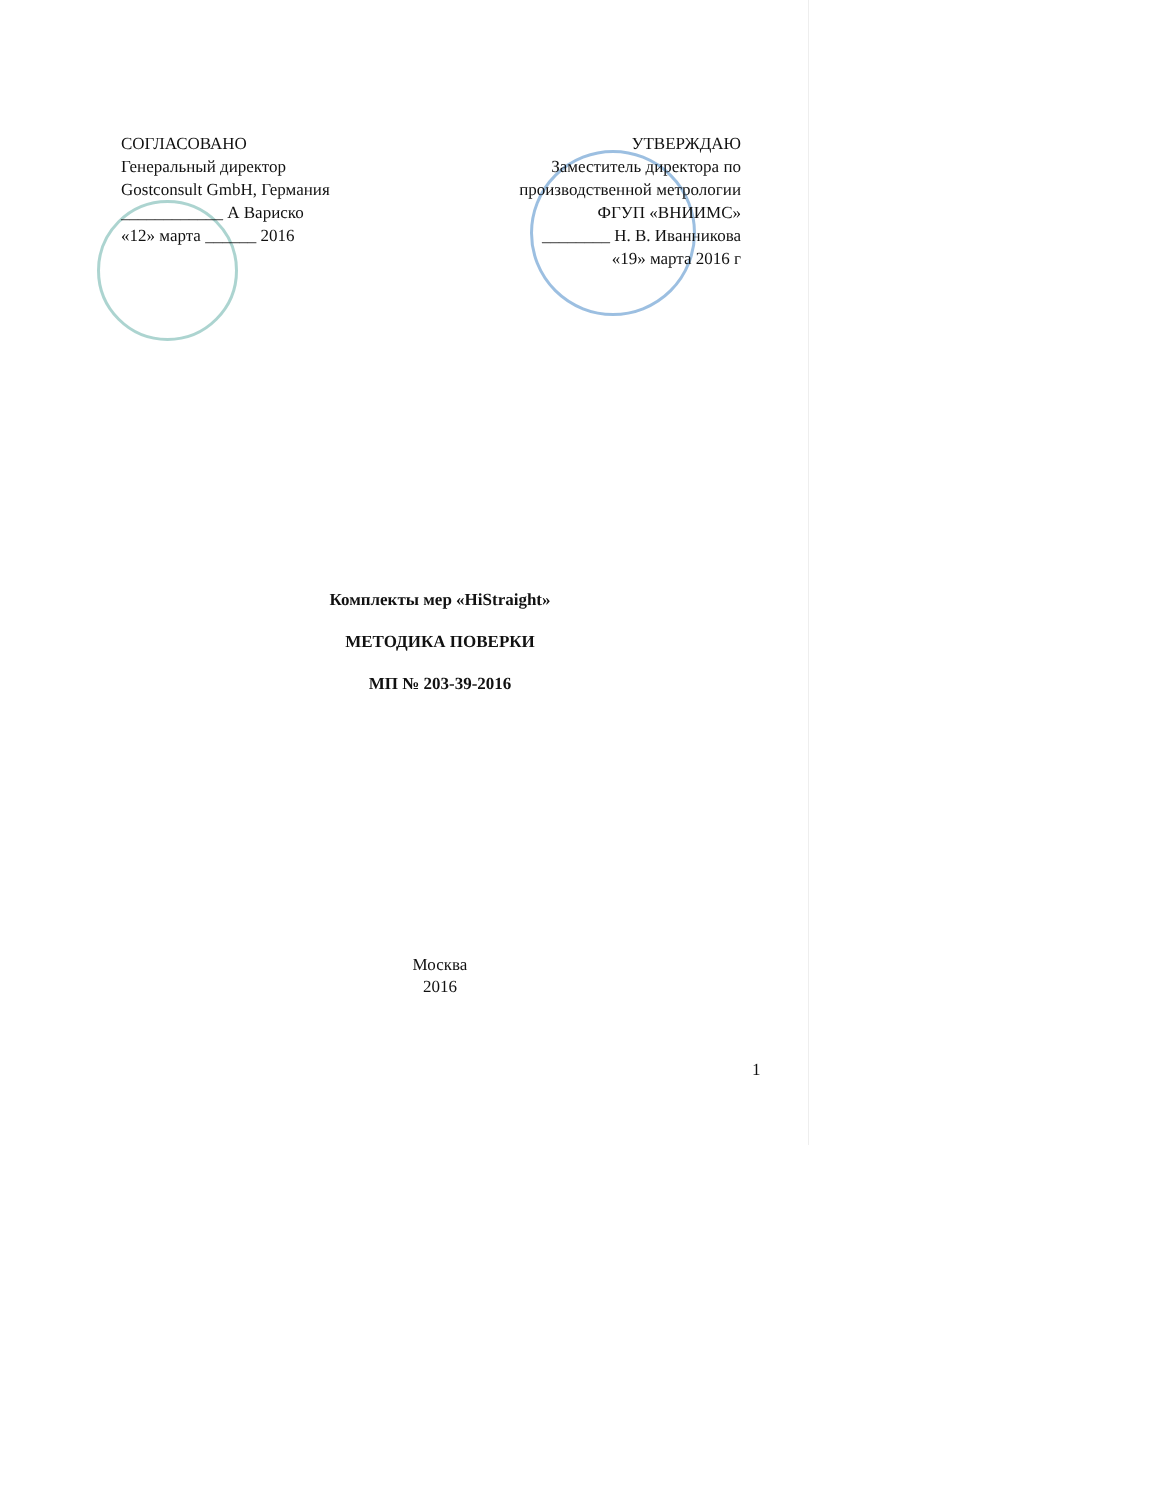СОГЛАСОВАНО
Генеральный директор
Gostconsult GmbH, Германия
____________ А Вариско
«12» марта ______ 2016
УТВЕРЖДАЮ
Заместитель директора по
производственной метрологии
ФГУП «ВНИИМС»
________ Н. В. Иванникова
«19» марта 2016 г
Комплекты мер «HiStraight»
МЕТОДИКА ПОВЕРКИ
МП № 203-39-2016
Москва
2016
1